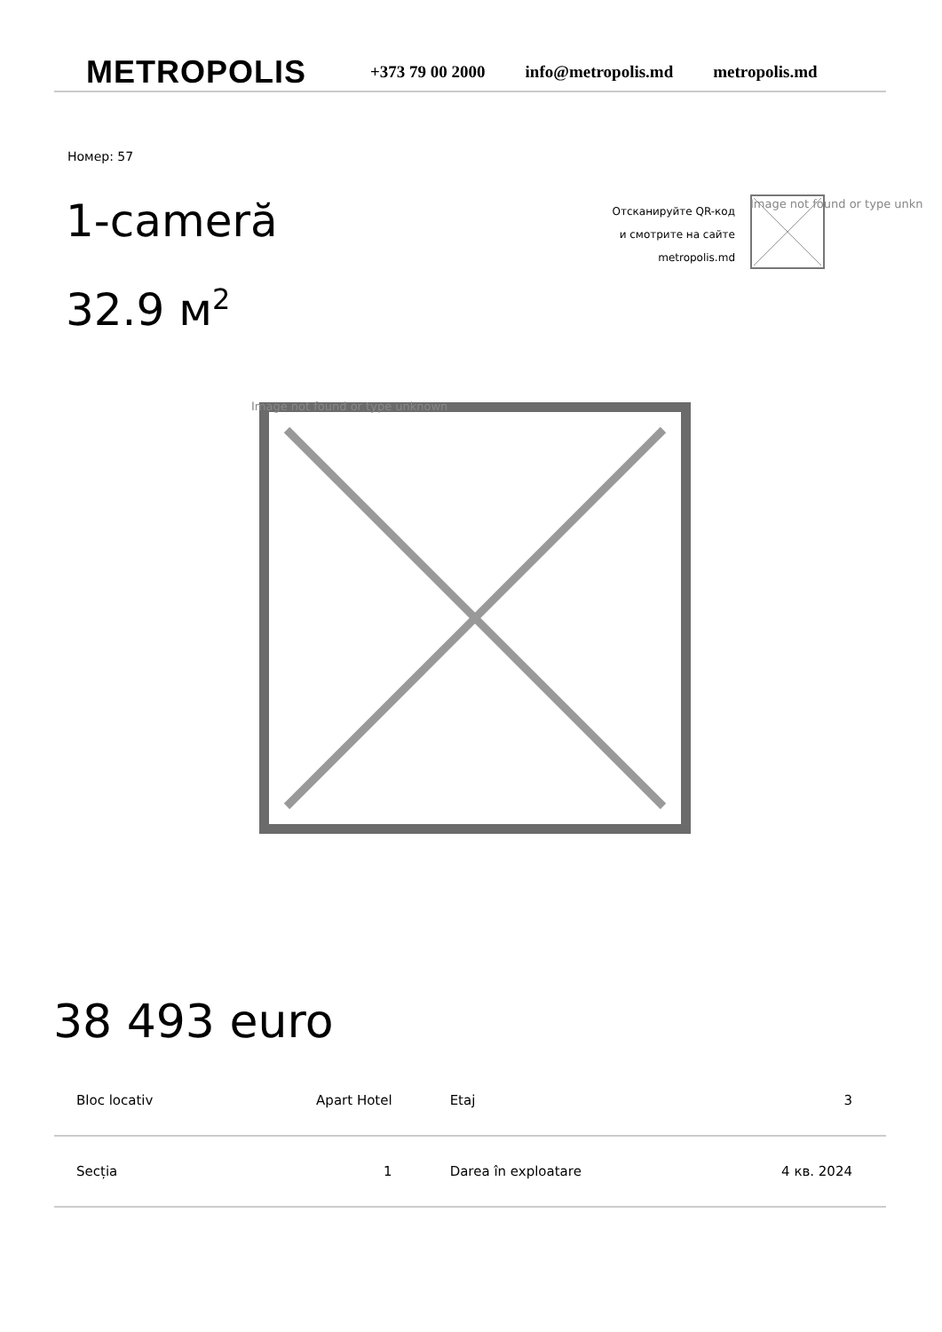METROPOLIS
+373 79 00 2000 info@metropolis.md metropolis.md
Номер: 57
1-cameră
32.9 м<sup>2</sup>
Отсканируйте QR-код
и смотрите на сайте
metropolis.md
Image not found or type unkn
Image not found or type unknown
38 493 euro
| Bloc locativ | Apart Hotel | Etaj | 3 |
| Secția | 1 | Darea în exploatare | 4 кв. 2024 |